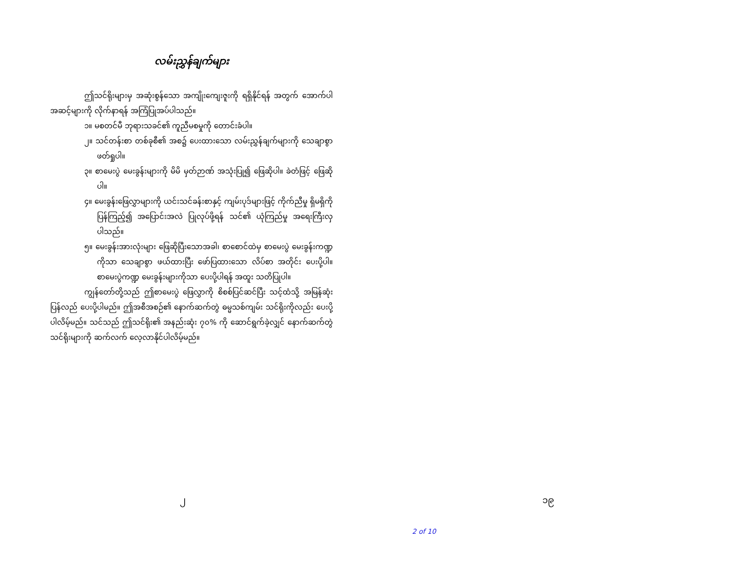လမ်းညွှန်ချက်များ
ဤသင်ရိုးများမှ အဆုံးစွန်သော အကျိုးကျေးဇူးကို ရရှိနိုင်ရန် အတွက် အောက်ပါ အဆင့်များကို လိုက်နာရန် အကြံပြုအပ်ပါသည်။
၁။ မစတင်မီ ဘုရားသခင်၏ ကူညီမစမှုကို တောင်းခံပါ။
၂။ သင်တန်းစာ တစ်ခုစီ၏ အစ၌ ပေးထားသော လမ်းညွှန်ချက်များကို သေချာစွာ ဖတ်ရှုပါ။
၃။ စာမေးပွဲ မေးခွန်းများကို မိမိ မှတ်ဉာဏ် အသုံးပြု၍ ဖြေဆိုပါ။ ခဲတံဖြင့် ဖြေဆိုပါ။
၄။ မေးခွန်းဖြေလွှာများကို ယင်းသင်ခန်းစာနှင့် ကျမ်းပုဒ်များဖြင့် ကိုက်ညီမှု ရှိမရှိကို ပြန်ကြည့်၍ အပြောင်းအလဲ ပြုလုပ်ဖို့ရန် သင်၏ ယုံကြည်မှု အရေးကြီးလှ ပါသည်။
၅။ မေးခွန်းအားလုံးများ ဖြေဆိုပြီးသောအခါ၊ စာစောင်ထဲမှ စာမေးပွဲ မေးခွန်းကဏ္ဍကိုသာ သေချာစွာ ဖယ်ထားပြီး ဖော်ပြထားသော လိပ်စာ အတိုင်း ပေးပို့ပါ။ စာမေးပွဲကဏ္ဍ မေးခွန်းများကိုသာ ပေးပို့ပါရန် အထူး သတိပြုပါ။
ကျွန်တော်တို့သည် ဤစာမေးပွဲ ဖြေလွှာကို စိစစ်ပြင်ဆင်ပြီး သင့်ထံသို့ အမြန်ဆုံး ပြန်လည် ပေးပို့ပါမည်။ ဤအစီအစဉ်၏ နောက်ဆက်တွဲ ဓမ္မသစ်ကျမ်း သင်ရိုးကိုလည်း ပေးပို့ပါလိမ့်မည်။ သင်သည် ဤသင်ရိုး၏ အနည်းဆုံး ၇၀% ကို ဆောင်ရွက်ခဲ့လျှင် နောက်ဆက်တွဲ သင်ရိုးများကို ဆက်လက် လေ့လာနိုင်ပါလိမ့်မည်။
၂ ၁၉
2 of 10